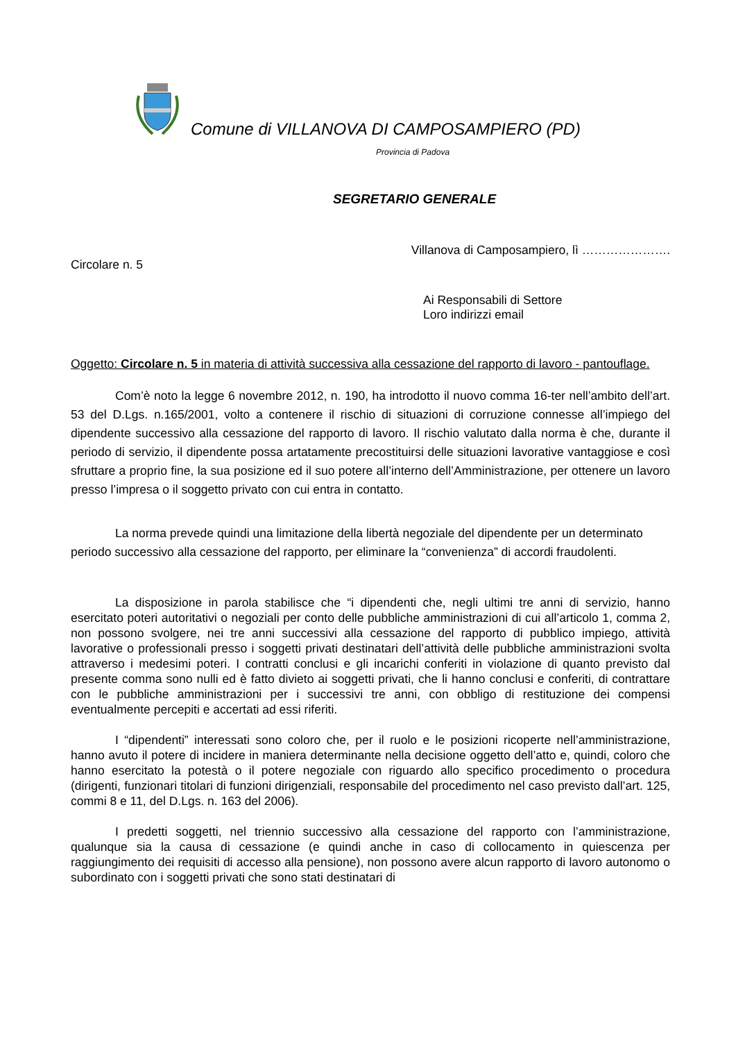Comune di VILLANOVA DI CAMPOSAMPIERO (PD)
Provincia di Padova
SEGRETARIO GENERALE
Villanova di Camposampiero, lì ………………….
Circolare n. 5
Ai Responsabili di Settore
Loro indirizzi email
Oggetto: Circolare n. 5 in materia di attività successiva alla cessazione del rapporto di lavoro - pantouflage.
Com’è noto la legge 6 novembre 2012, n. 190, ha introdotto il nuovo comma 16-ter nell’ambito dell’art. 53 del D.Lgs. n.165/2001, volto a contenere il rischio di situazioni di corruzione connesse all’impiego del dipendente successivo alla cessazione del rapporto di lavoro. Il rischio valutato dalla norma è che, durante il periodo di servizio, il dipendente possa artatamente precostituirsi delle situazioni lavorative vantaggiose e così sfruttare a proprio fine, la sua posizione ed il suo potere all’interno dell’Amministrazione, per ottenere un lavoro presso l’impresa o il soggetto privato con cui entra in contatto.
La norma prevede quindi una limitazione della libertà negoziale del dipendente per un determinato periodo successivo alla cessazione del rapporto, per eliminare la “convenienza” di accordi fraudolenti.
La disposizione in parola stabilisce che “i dipendenti che, negli ultimi tre anni di servizio, hanno esercitato poteri autoritativi o negoziali per conto delle pubbliche amministrazioni di cui all’articolo 1, comma 2, non possono svolgere, nei tre anni successivi alla cessazione del rapporto di pubblico impiego, attività lavorative o professionali presso i soggetti privati destinatari dell’attività delle pubbliche amministrazioni svolta attraverso i medesimi poteri. I contratti conclusi e gli incarichi conferiti in violazione di quanto previsto dal presente comma sono nulli ed è fatto divieto ai soggetti privati, che li hanno conclusi e conferiti, di contrattare con le pubbliche amministrazioni per i successivi tre anni, con obbligo di restituzione dei compensi eventualmente percepiti e accertati ad essi riferiti.
I “dipendenti” interessati sono coloro che, per il ruolo e le posizioni ricoperte nell’amministrazione, hanno avuto il potere di incidere in maniera determinante nella decisione oggetto dell’atto e, quindi, coloro che hanno esercitato la potestà o il potere negoziale con riguardo allo specifico procedimento o procedura (dirigenti, funzionari titolari di funzioni dirigenziali, responsabile del procedimento nel caso previsto dall’art. 125, commi 8 e 11, del D.Lgs. n. 163 del 2006).
I predetti soggetti, nel triennio successivo alla cessazione del rapporto con l’amministrazione, qualunque sia la causa di cessazione (e quindi anche in caso di collocamento in quiescenza per raggiungimento dei requisiti di accesso alla pensione), non possono avere alcun rapporto di lavoro autonomo o subordinato con i soggetti privati che sono stati destinatari di